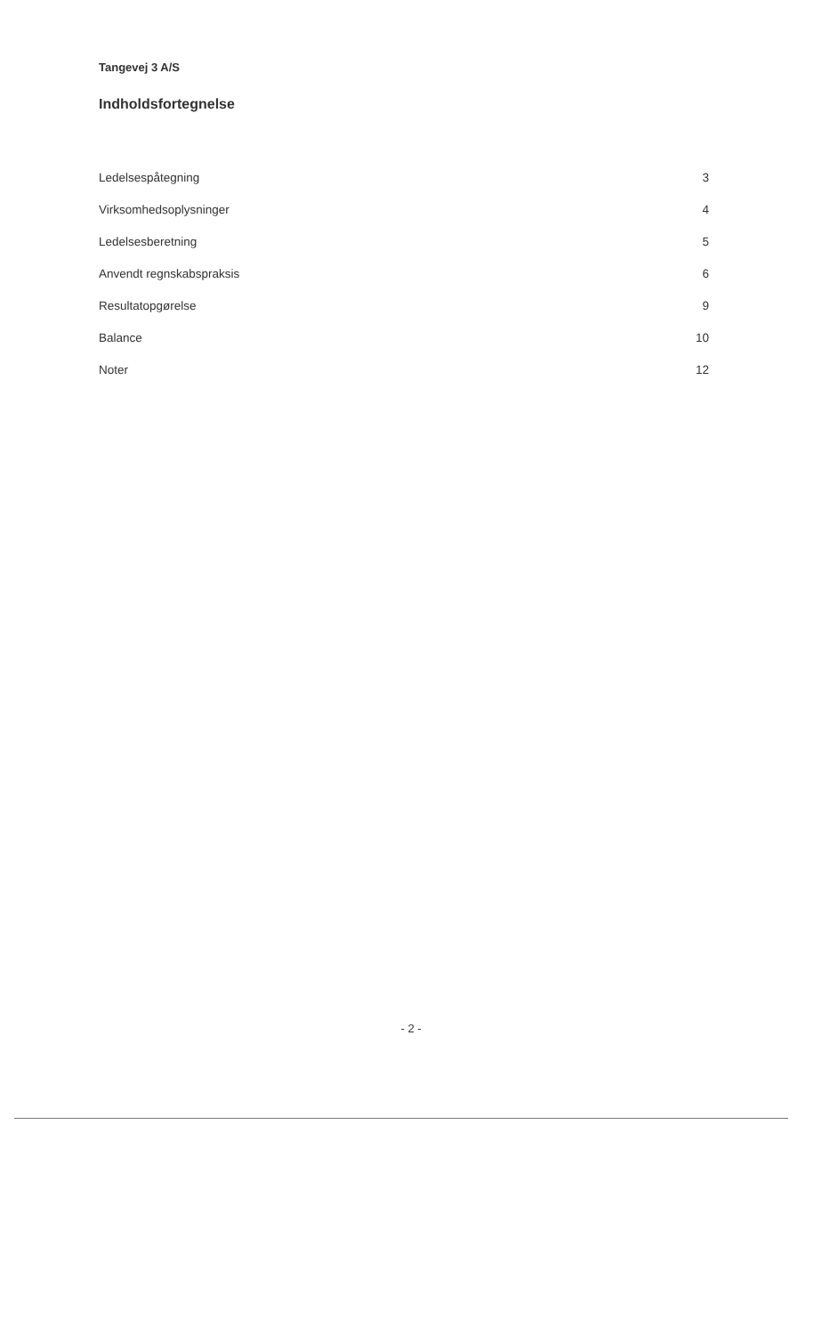Tangevej 3 A/S
Indholdsfortegnelse
Ledelsespåtegning 3
Virksomhedsoplysninger 4
Ledelsesberetning 5
Anvendt regnskabspraksis 6
Resultatopgørelse 9
Balance 10
Noter 12
- 2 -